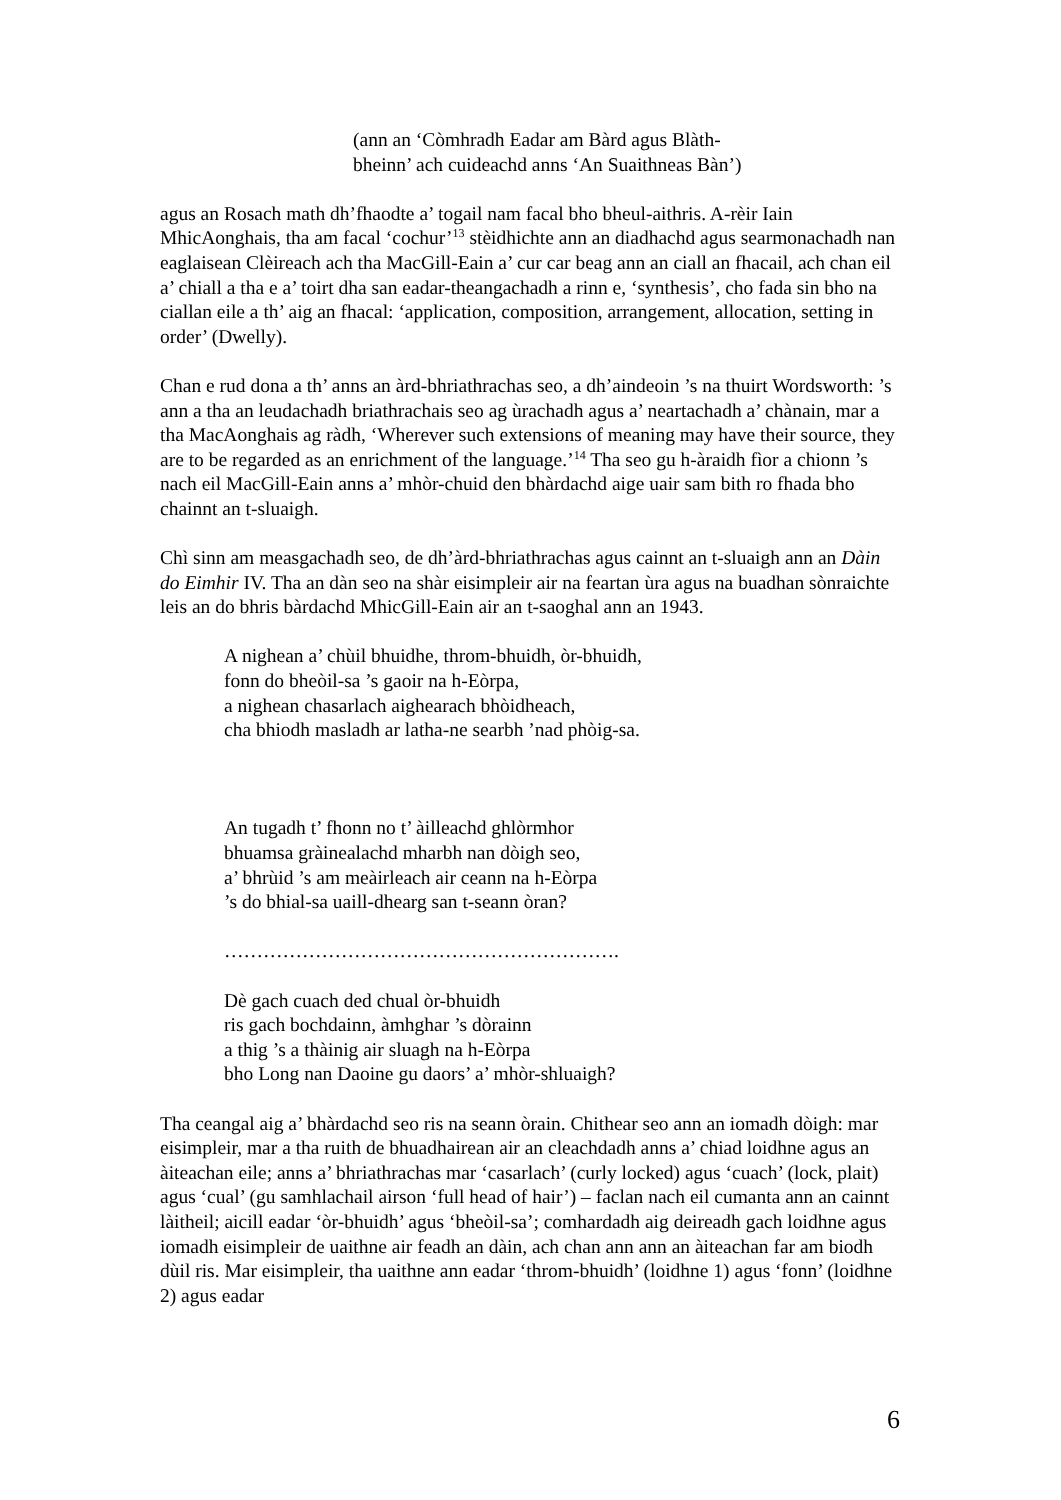(ann an ‘Còmhradh Eadar am Bàrd agus Blàth-
bheinn’ ach cuideachd anns ‘An Suaithneas Bàn’)
agus an Rosach math dh’fhaodte a’ togail nam facal bho bheul-aithris. A-rèir Iain MhicAonghais, tha am facal ‘cochur’<sup>13</sup> stèidhichte ann an diadhachd agus searmonachadh nan eaglaisean Clèireach ach tha MacGill-Eain a’ cur car beag ann an ciall an fhacail, ach chan eil a’ chiall a tha e a’ toirt dha san eadar-theangachadh a rinn e, ‘synthesis’, cho fada sin bho na ciallan eile a th’ aig an fhacal: ‘application, composition, arrangement, allocation, setting in order’ (Dwelly).
Chan e rud dona a th’ anns an àrd-bhriathrachas seo, a dh’aindeoin ’s na thuirt Wordsworth: ’s ann a tha an leudachadh briathrachais seo ag ùrachadh agus a’ neartachadh a’ chànain, mar a tha MacAonghais ag ràdh, ‘Wherever such extensions of meaning may have their source, they are to be regarded as an enrichment of the language.’<sup>14</sup> Tha seo gu h-àraidh fìor a chionn ’s nach eil MacGill-Eain anns a’ mhòr-chuid den bhàrdachd aige uair sam bith ro fhada bho chainnt an t-sluaigh.
Chì sinn am measgachadh seo, de dh’àrd-bhriathrachas agus cainnt an t-sluaigh ann an Dàin do Eimhir IV. Tha an dàn seo na shàr eisimpleir air na feartan ùra agus na buadhan sònraichte leis an do bhris bàrdachd MhicGill-Eain air an t-saoghal ann an 1943.
A nighean a’ chùil bhuidhe, throm-bhuidh, òr-bhuidh,
fonn do bheòil-sa ’s gaoir na h-Eòrpa,
a nighean chasarlach aighearach bhòidheach,
cha bhiodh masladh ar latha-ne searbh ’nad phòig-sa.
An tugadh t’ fhonn no t’ àilleachd ghlòrmhor
bhuamsa gràinealachd mharbh nan dòigh seo,
a’ bhrùid ’s am meàirleach air ceann na h-Eòrpa
’s do bhial-sa uaill-dhearg san t-seann òran?
…………………………………………………….
Dè gach cuach ded chual òr-bhuidh
ris gach bochdainn, àmhghar ’s dòrainn
a thig ’s a thàinig air sluagh na h-Eòrpa
bho Long nan Daoine gu daors’ a’ mhòr-shluaigh?
Tha ceangal aig a’ bhàrdachd seo ris na seann òrain. Chithear seo ann an iomadh dòigh: mar eisimpleir, mar a tha ruith de bhuadhairean air an cleachdadh anns a’ chiad loidhne agus an àiteachan eile; anns a’ bhriathrachas mar ‘casarlach’ (curly locked) agus ‘cuach’ (lock, plait) agus ‘cual’ (gu samhlachail airson ‘full head of hair’) – faclan nach eil cumanta ann an cainnt làitheil; aicill eadar ‘òr-bhuidh’ agus ‘bheòil-sa’; comhardadh aig deireadh gach loidhne agus iomadh eisimpleir de uaithne air feadh an dàin, ach chan ann ann an àiteachan far am biodh dùil ris. Mar eisimpleir, tha uaithne ann eadar ‘throm-bhuidh’ (loidhne 1) agus ‘fonn’ (loidhne 2) agus eadar
6